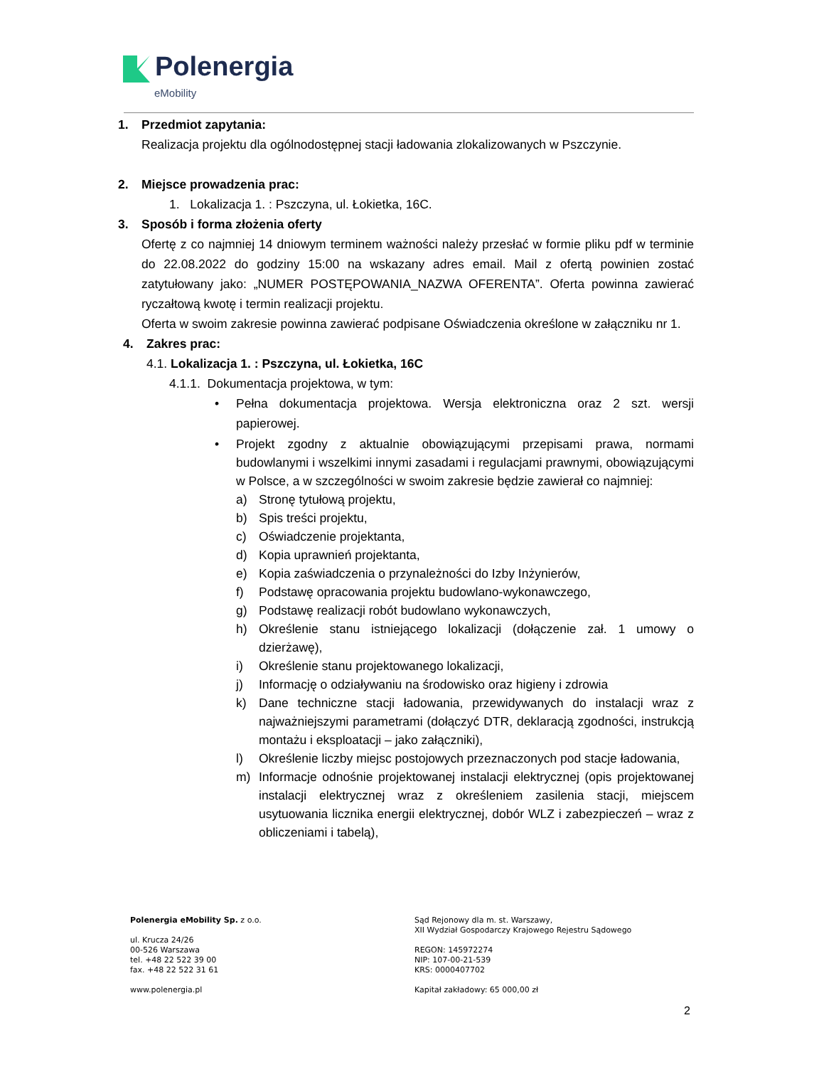Polenergia
eMobility
1. Przedmiot zapytania:
Realizacja projektu dla ogólnodostępnej stacji ładowania zlokalizowanych w Pszczynie.
2. Miejsce prowadzenia prac:
1. Lokalizacja 1. : Pszczyna, ul. Łokietka, 16C.
3. Sposób i forma złożenia oferty
Ofertę z co najmniej 14 dniowym terminem ważności należy przesłać w formie pliku pdf w terminie do 22.08.2022 do godziny 15:00 na wskazany adres email. Mail z ofertą powinien zostać zatytułowany jako: „NUMER POSTĘPOWANIA_NAZWA OFERENTA”. Oferta powinna zawierać ryczałtową kwotę i termin realizacji projektu.
Oferta w swoim zakresie powinna zawierać podpisane Oświadczenia określone w załączniku nr 1.
4. Zakres prac:
4.1. Lokalizacja 1. : Pszczyna, ul. Łokietka, 16C
4.1.1. Dokumentacja projektowa, w tym:
• Pełna dokumentacja projektowa. Wersja elektroniczna oraz 2 szt. wersji papierowej.
• Projekt zgodny z aktualnie obowiązującymi przepisami prawa, normami budowlanymi i wszelkimi innymi zasadami i regulacjami prawnymi, obowiązującymi w Polsce, a w szczególności w swoim zakresie będzie zawierał co najmniej:
a) Stronę tytułową projektu,
b) Spis treści projektu,
c) Oświadczenie projektanta,
d) Kopia uprawnień projektanta,
e) Kopia zaświadczenia o przynależności do Izby Inżynierów,
f) Podstawę opracowania projektu budowlano-wykonawczego,
g) Podstawę realizacji robót budowlano wykonawczych,
h) Określenie stanu istniejącego lokalizacji (dołączenie zał. 1 umowy o dzierżawę),
i) Określenie stanu projektowanego lokalizacji,
j) Informację o odziaływaniu na środowisko oraz higieny i zdrowia
k) Dane techniczne stacji ładowania, przewidywanych do instalacji wraz z najważniejszymi parametrami (dołączyć DTR, deklaracją zgodności, instrukcją montażu i eksploatacji – jako załączniki),
l) Określenie liczby miejsc postojowych przeznaczonych pod stacje ładowania,
m) Informacje odnośnie projektowanej instalacji elektrycznej (opis projektowanej instalacji elektrycznej wraz z określeniem zasilenia stacji, miejscem usytuowania licznika energii elektrycznej, dobór WLZ i zabezpieczeń – wraz z obliczeniami i tabelą),
Polenergia eMobility Sp. z o.o.
ul. Krucza 24/26
00-526 Warszawa
tel. +48 22 522 39 00
fax. +48 22 522 31 61
www.polenergia.pl
Sąd Rejonowy dla m. st. Warszawy,
XII Wydział Gospodarczy Krajowego Rejestru Sądowego
REGON: 145972274
NIP: 107-00-21-539
KRS: 0000407702
Kapitał zakładowy: 65 000,00 zł
2